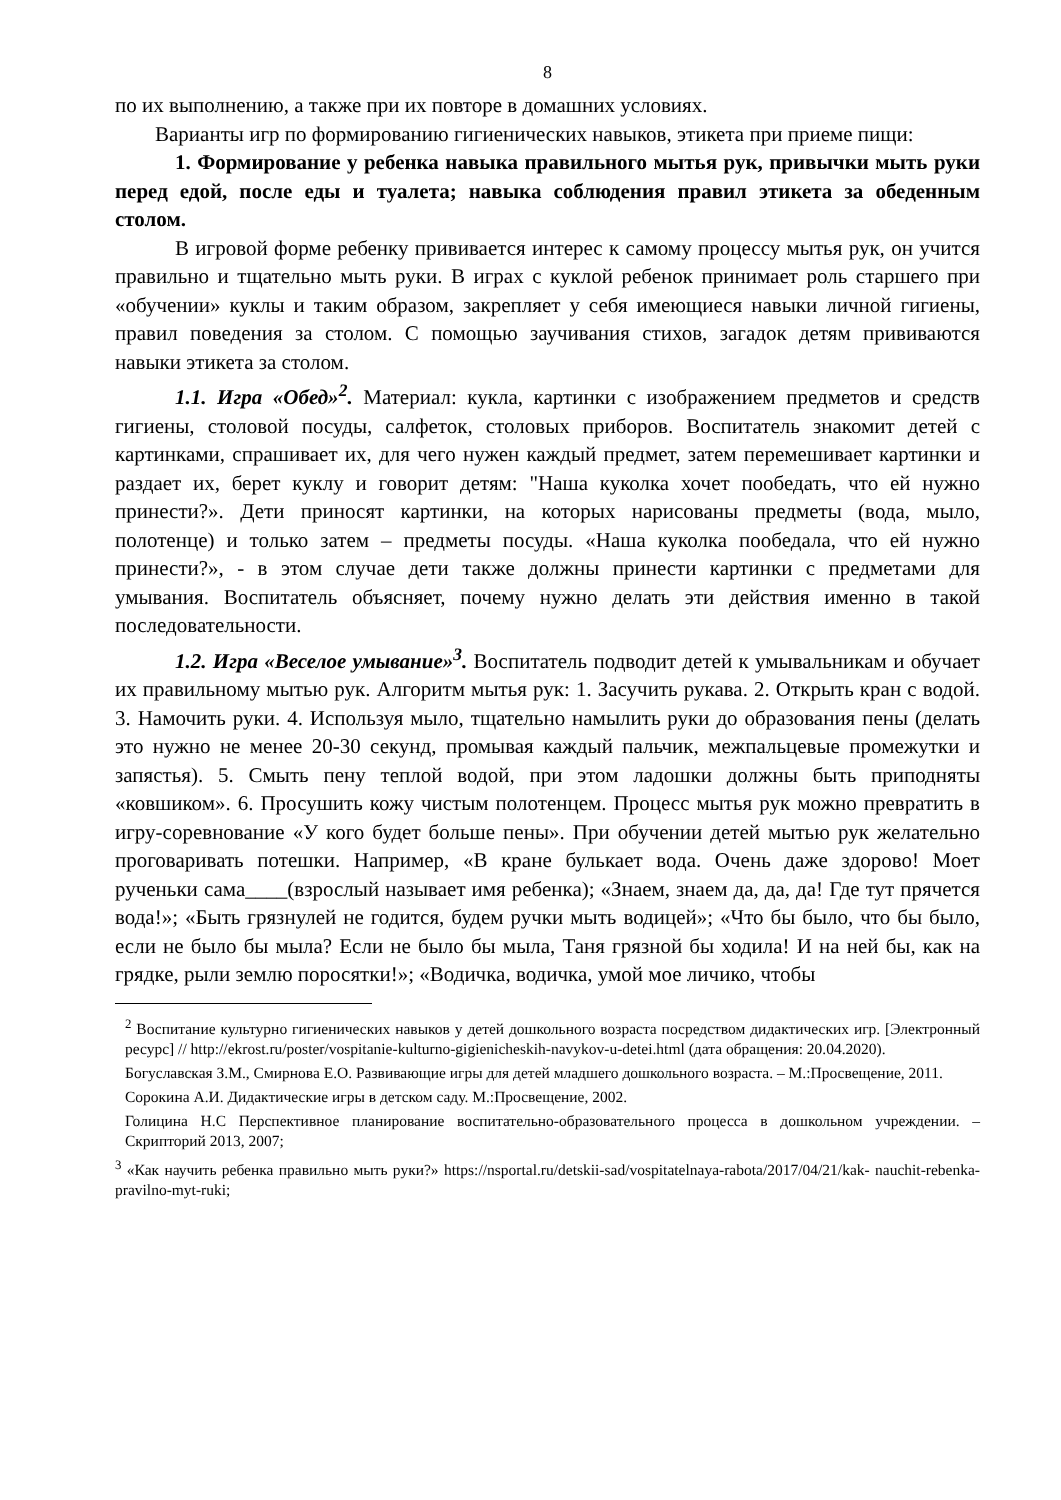8
по их выполнению, а также при их повторе в домашних условиях.
Варианты игр по формированию гигиенических навыков, этикета при приеме пищи:
1. Формирование у ребенка навыка правильного мытья рук, привычки мыть руки перед едой, после еды и туалета; навыка соблюдения правил этикета за обеденным столом.
В игровой форме ребенку прививается интерес к самому процессу мытья рук, он учится правильно и тщательно мыть руки. В играх с куклой ребенок принимает роль старшего при «обучении» куклы и таким образом, закрепляет у себя имеющиеся навыки личной гигиены, правил поведения за столом. С помощью заучивания стихов, загадок детям прививаются навыки этикета за столом.
1.1. Игра «Обед»<sup>2</sup>. Материал: кукла, картинки с изображением предметов и средств гигиены, столовой посуды, салфеток, столовых приборов. Воспитатель знакомит детей с картинками, спрашивает их, для чего нужен каждый предмет, затем перемешивает картинки и раздает их, берет куклу и говорит детям: "Наша куколка хочет пообедать, что ей нужно принести?». Дети приносят картинки, на которых нарисованы предметы (вода, мыло, полотенце) и только затем – предметы посуды. «Наша куколка пообедала, что ей нужно принести?», - в этом случае дети также должны принести картинки с предметами для умывания. Воспитатель объясняет, почему нужно делать эти действия именно в такой последовательности.
1.2. Игра «Веселое умывание»<sup>3</sup>. Воспитатель подводит детей к умывальникам и обучает их правильному мытью рук. Алгоритм мытья рук: 1. Засучить рукава. 2. Открыть кран с водой. 3. Намочить руки. 4. Используя мыло, тщательно намылить руки до образования пены (делать это нужно не менее 20-30 секунд, промывая каждый пальчик, межпальцевые промежутки и запястья). 5. Смыть пену теплой водой, при этом ладошки должны быть приподняты «ковшиком». 6. Просушить кожу чистым полотенцем. Процесс мытья рук можно превратить в игру-соревнование «У кого будет больше пены». При обучении детей мытью рук желательно проговаривать потешки. Например, «В кране булькает вода. Очень даже здорово! Моет рученьки сама____(взрослый называет имя ребенка); «Знаем, знаем да, да, да! Где тут прячется вода!»; «Быть грязнулей не годится, будем ручки мыть водицей»; «Что бы было, что бы было, если не было бы мыла? Если не было бы мыла, Таня грязной бы ходила! И на ней бы, как на грядке, рыли землю поросятки!»; «Водичка, водичка, умой мое личико, чтобы
<sup>2</sup> Воспитание культурно гигиенических навыков у детей дошкольного возраста посредством дидактических игр. [Электронный ресурс] // http://ekrost.ru/poster/vospitanie-kulturno-gigienicheskih-navykov-u-detei.html (дата обращения: 20.04.2020).
Богуславская З.М., Смирнова Е.О. Развивающие игры для детей младшего дошкольного возраста. – М.:Просвещение, 2011.
Сорокина А.И. Дидактические игры в детском саду. М.:Просвещение, 2002.
Голицина Н.С Перспективное планирование воспитательно-образовательного процесса в дошкольном учреждении. – Скрипторий 2013, 2007;
<sup>3</sup> «Как научить ребенка правильно мыть руки?» https://nsportal.ru/detskii-sad/vospitatelnaya-rabota/2017/04/21/kak- nauchit-rebenka-pravilno-myt-ruki;